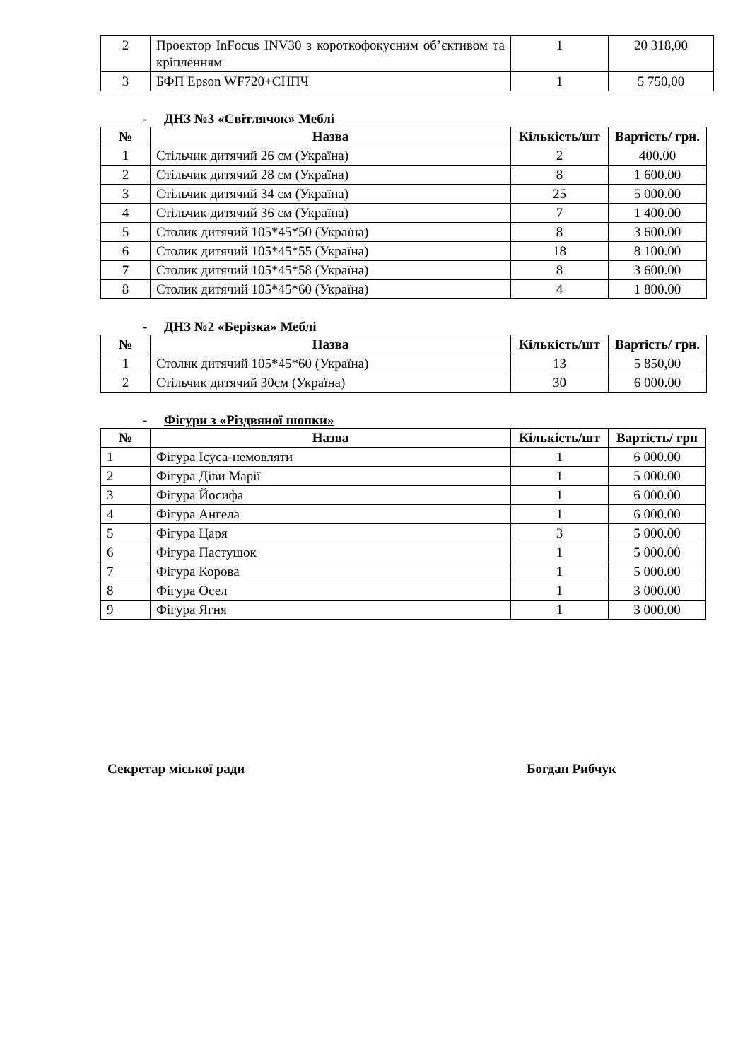| 2 | Проектор InFocus INV30 з короткофокусним об’єктивом та кріпленням | 1 | 20 318,00 |
| 3 | БФП Epson WF720+СНПЧ | 1 | 5 750,00 |
- ДНЗ №3 «Світлячок» Меблі
| № | Назва | Кількість/шт | Вартість/ грн. |
| --- | --- | --- | --- |
| 1 | Стільчик дитячий 26 см (Україна) | 2 | 400.00 |
| 2 | Стільчик дитячий 28 см (Україна) | 8 | 1 600.00 |
| 3 | Стільчик дитячий 34 см (Україна) | 25 | 5 000.00 |
| 4 | Стільчик дитячий 36 см (Україна) | 7 | 1 400.00 |
| 5 | Столик дитячий 105*45*50 (Україна) | 8 | 3 600.00 |
| 6 | Столик дитячий 105*45*55 (Україна) | 18 | 8 100.00 |
| 7 | Столик дитячий 105*45*58 (Україна) | 8 | 3 600.00 |
| 8 | Столик дитячий 105*45*60 (Україна) | 4 | 1 800.00 |
- ДНЗ №2 «Берізка» Меблі
| № | Назва | Кількість/шт | Вартість/ грн. |
| --- | --- | --- | --- |
| 1 | Столик дитячий 105*45*60 (Україна) | 13 | 5 850,00 |
| 2 | Стільчик дитячий 30см (Україна) | 30 | 6 000.00 |
- Фігури з «Різдвяної шопки»
| № | Назва | Кількість/шт | Вартість/ грн |
| --- | --- | --- | --- |
| 1 | Фігура Ісуса-немовляти | 1 | 6 000.00 |
| 2 | Фігура Діви Марії | 1 | 5 000.00 |
| 3 | Фігура Йосифа | 1 | 6 000.00 |
| 4 | Фігура Ангела | 1 | 6 000.00 |
| 5 | Фігура Царя | 3 | 5 000.00 |
| 6 | Фігура Пастушок | 1 | 5 000.00 |
| 7 | Фігура Корова | 1 | 5 000.00 |
| 8 | Фігура Осел | 1 | 3 000.00 |
| 9 | Фігура Ягня | 1 | 3 000.00 |
Секретар міської ради Богдан Рибчук